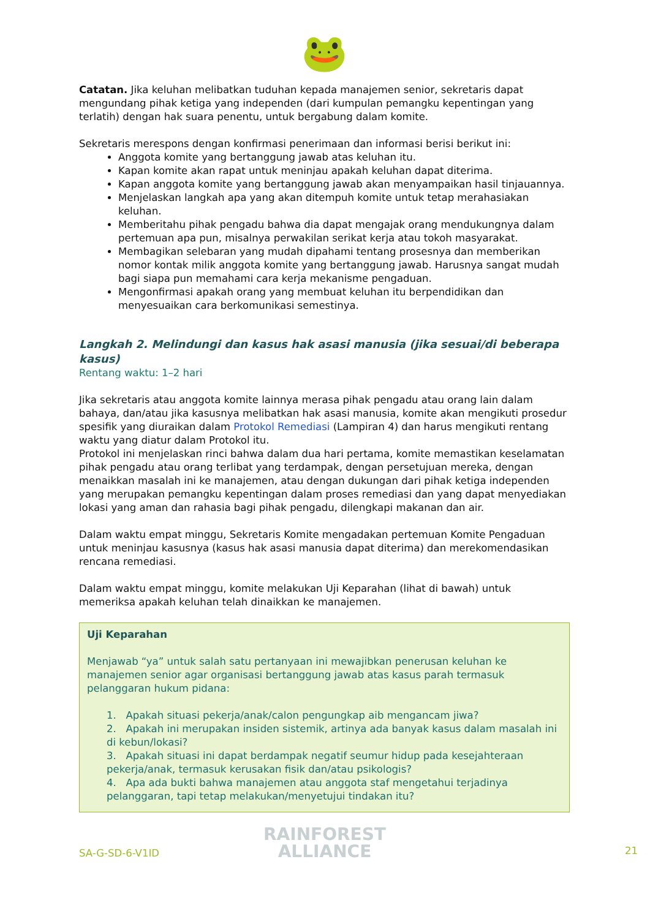🐸
Catatan. Jika keluhan melibatkan tuduhan kepada manajemen senior, sekretaris dapat mengundang pihak ketiga yang independen (dari kumpulan pemangku kepentingan yang terlatih) dengan hak suara penentu, untuk bergabung dalam komite.
Sekretaris merespons dengan konfirmasi penerimaan dan informasi berisi berikut ini:
Anggota komite yang bertanggung jawab atas keluhan itu.
Kapan komite akan rapat untuk meninjau apakah keluhan dapat diterima.
Kapan anggota komite yang bertanggung jawab akan menyampaikan hasil tinjauannya.
Menjelaskan langkah apa yang akan ditempuh komite untuk tetap merahasiakan keluhan.
Memberitahu pihak pengadu bahwa dia dapat mengajak orang mendukungnya dalam pertemuan apa pun, misalnya perwakilan serikat kerja atau tokoh masyarakat.
Membagikan selebaran yang mudah dipahami tentang prosesnya dan memberikan nomor kontak milik anggota komite yang bertanggung jawab. Harusnya sangat mudah bagi siapa pun memahami cara kerja mekanisme pengaduan.
Mengonfirmasi apakah orang yang membuat keluhan itu berpendidikan dan menyesuaikan cara berkomunikasi semestinya.
Langkah 2. Melindungi dan kasus hak asasi manusia (jika sesuai/di beberapa kasus)
Rentang waktu: 1–2 hari
Jika sekretaris atau anggota komite lainnya merasa pihak pengadu atau orang lain dalam bahaya, dan/atau jika kasusnya melibatkan hak asasi manusia, komite akan mengikuti prosedur spesifik yang diuraikan dalam Protokol Remediasi (Lampiran 4) dan harus mengikuti rentang waktu yang diatur dalam Protokol itu.
Protokol ini menjelaskan rinci bahwa dalam dua hari pertama, komite memastikan keselamatan pihak pengadu atau orang terlibat yang terdampak, dengan persetujuan mereka, dengan menaikkan masalah ini ke manajemen, atau dengan dukungan dari pihak ketiga independen yang merupakan pemangku kepentingan dalam proses remediasi dan yang dapat menyediakan lokasi yang aman dan rahasia bagi pihak pengadu, dilengkapi makanan dan air.
Dalam waktu empat minggu, Sekretaris Komite mengadakan pertemuan Komite Pengaduan untuk meninjau kasusnya (kasus hak asasi manusia dapat diterima) dan merekomendasikan rencana remediasi.
Dalam waktu empat minggu, komite melakukan Uji Keparahan (lihat di bawah) untuk memeriksa apakah keluhan telah dinaikkan ke manajemen.
Uji Keparahan
Menjawab “ya” untuk salah satu pertanyaan ini mewajibkan penerusan keluhan ke manajemen senior agar organisasi bertanggung jawab atas kasus parah termasuk pelanggaran hukum pidana:
1. Apakah situasi pekerja/anak/calon pengungkap aib mengancam jiwa?
2. Apakah ini merupakan insiden sistemik, artinya ada banyak kasus dalam masalah ini di kebun/lokasi?
3. Apakah situasi ini dapat berdampak negatif seumur hidup pada kesejahteraan pekerja/anak, termasuk kerusakan fisik dan/atau psikologis?
4. Apa ada bukti bahwa manajemen atau anggota staf mengetahui terjadinya pelanggaran, tapi tetap melakukan/menyetujui tindakan itu?
SA-G-SD-6-V1ID
RAINFOREST
ALLIANCE
21